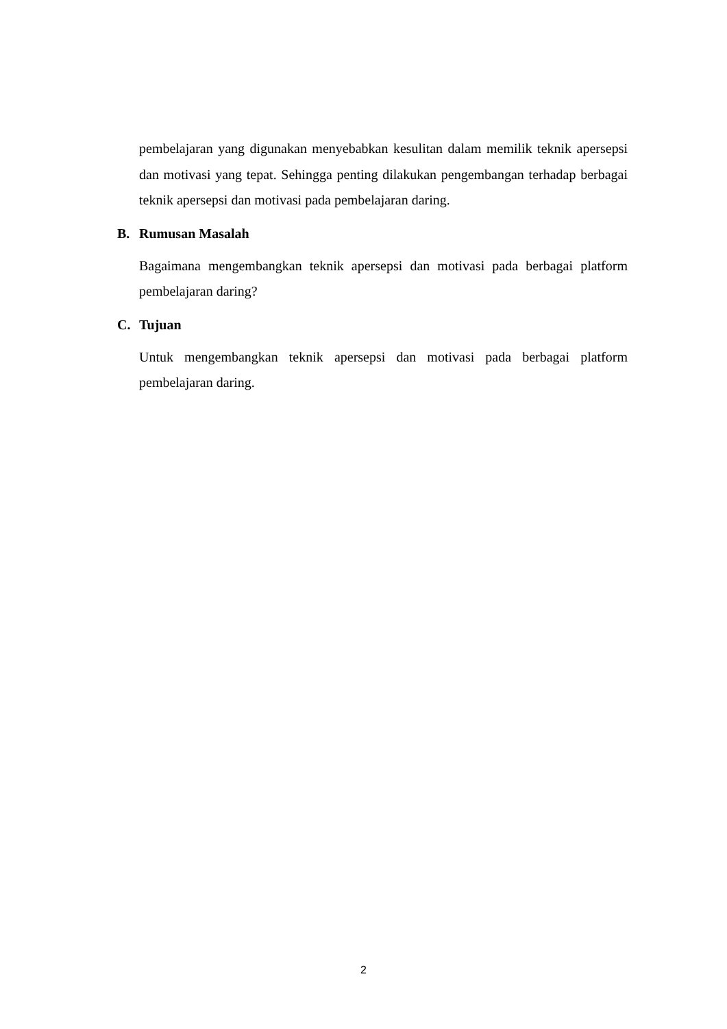pembelajaran yang digunakan menyebabkan kesulitan dalam memilik teknik apersepsi dan motivasi yang tepat. Sehingga penting dilakukan pengembangan terhadap berbagai teknik apersepsi dan motivasi pada pembelajaran daring.
B. Rumusan Masalah
Bagaimana mengembangkan teknik apersepsi dan motivasi pada berbagai platform pembelajaran daring?
C. Tujuan
Untuk mengembangkan teknik apersepsi dan motivasi pada berbagai platform pembelajaran daring.
2